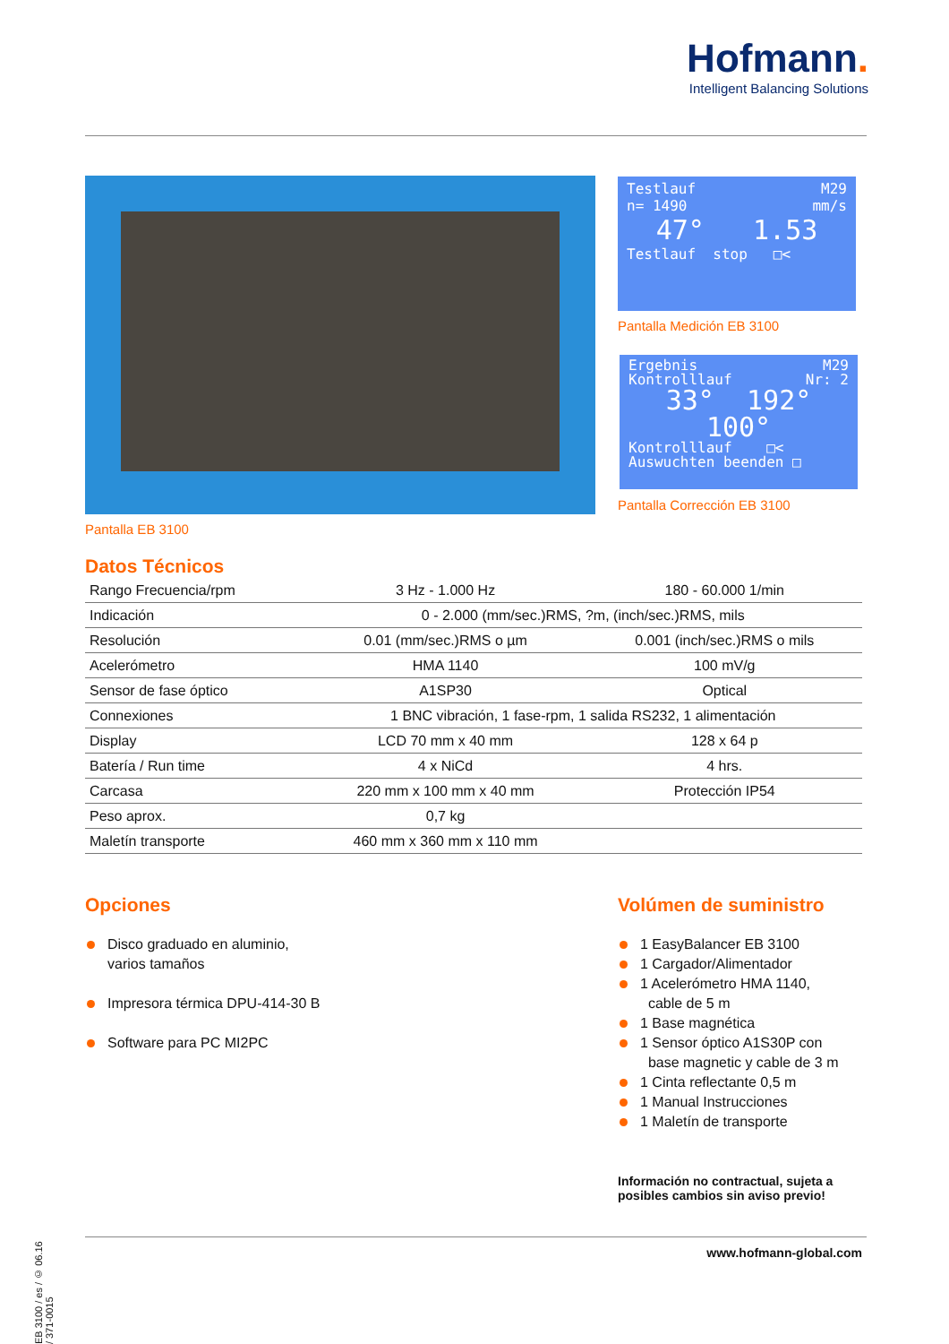Hofmann.
Intelligent Balancing Solutions
Testlauf M29
n= 1490 mm/s
47° 1.53
Testlauf stop □<
Pantalla Medición EB 3100
Ergebnis M29
Kontrolllauf Nr: 2
33° 192°
100°
Kontrolllauf □<
Auswuchten beenden □
Pantalla Corrección EB 3100
Pantalla EB 3100
Datos Técnicos
| Rango Frecuencia/rpm | 3 Hz - 1.000 Hz | 180 - 60.000 1/min |
| Indicación | 0 - 2.000 (mm/sec.)RMS, ?m, (inch/sec.)RMS, mils | |
| Resolución | 0.01 (mm/sec.)RMS o µm | 0.001 (inch/sec.)RMS o mils |
| Acelerómetro | HMA 1140 | 100 mV/g |
| Sensor de fase óptico | A1SP30 | Optical |
| Connexiones | 1 BNC vibración, 1 fase-rpm, 1 salida RS232, 1 alimentación | |
| Display | LCD 70 mm x 40 mm | 128 x 64 p |
| Batería / Run time | 4 x NiCd | 4 hrs. |
| Carcasa | 220 mm x 100 mm x 40 mm | Protección IP54 |
| Peso aprox. | 0,7 kg | |
| Maletín transporte | 460 mm x 360 mm x 110 mm | |
Opciones
Disco graduado en aluminio,
varios tamaños
Impresora térmica DPU-414-30 B
Software para PC MI2PC
Volúmen de suministro
1 EasyBalancer EB 3100
1 Cargador/Alimentador
1 Acelerómetro HMA 1140,
cable de 5 m
1 Base magnética
1 Sensor óptico A1S30P con
base magnetic y cable de 3 m
1 Cinta reflectante 0,5 m
1 Manual Instrucciones
1 Maletín de transporte
Información no contractual, sujeta a
posibles cambios sin aviso previo!
EB 3100 / es / © 06.16 / 371-0015
www.hofmann-global.com